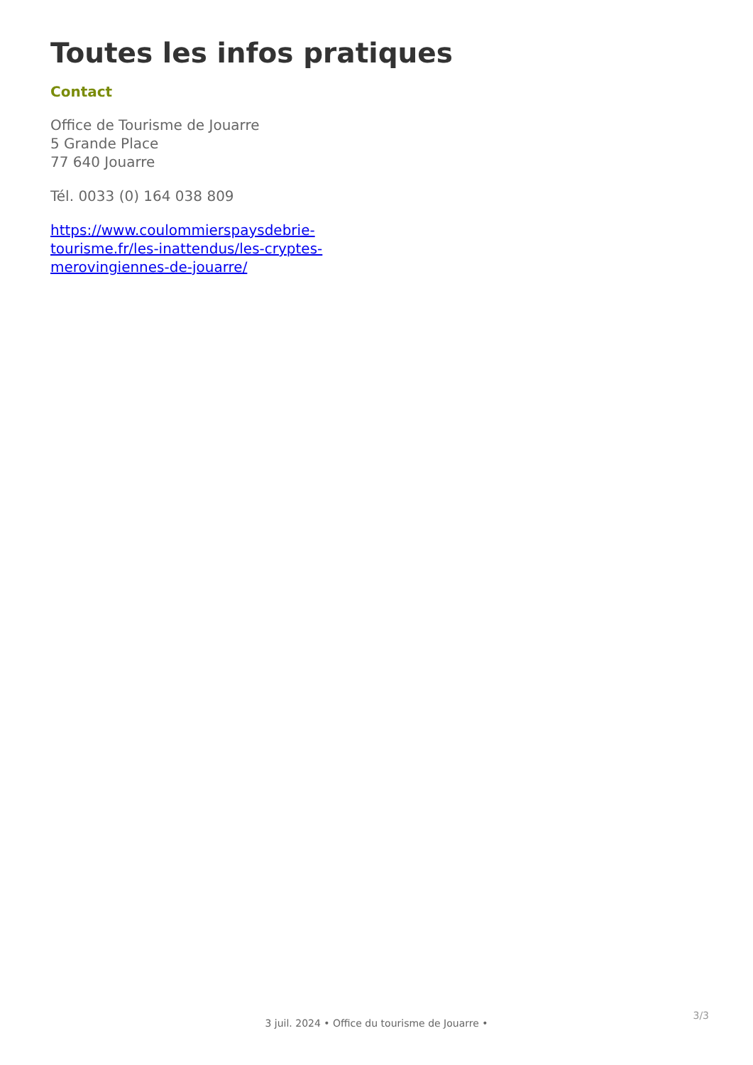Toutes les infos pratiques
Contact
Office de Tourisme de Jouarre
5 Grande Place
77 640 Jouarre
Tél. 0033 (0) 164 038 809
https://www.coulommierspaysdebrie-
tourisme.fr/les-inattendus/les-cryptes-
merovingiennes-de-jouarre/
3/3
3 juil. 2024 • Office du tourisme de Jouarre •